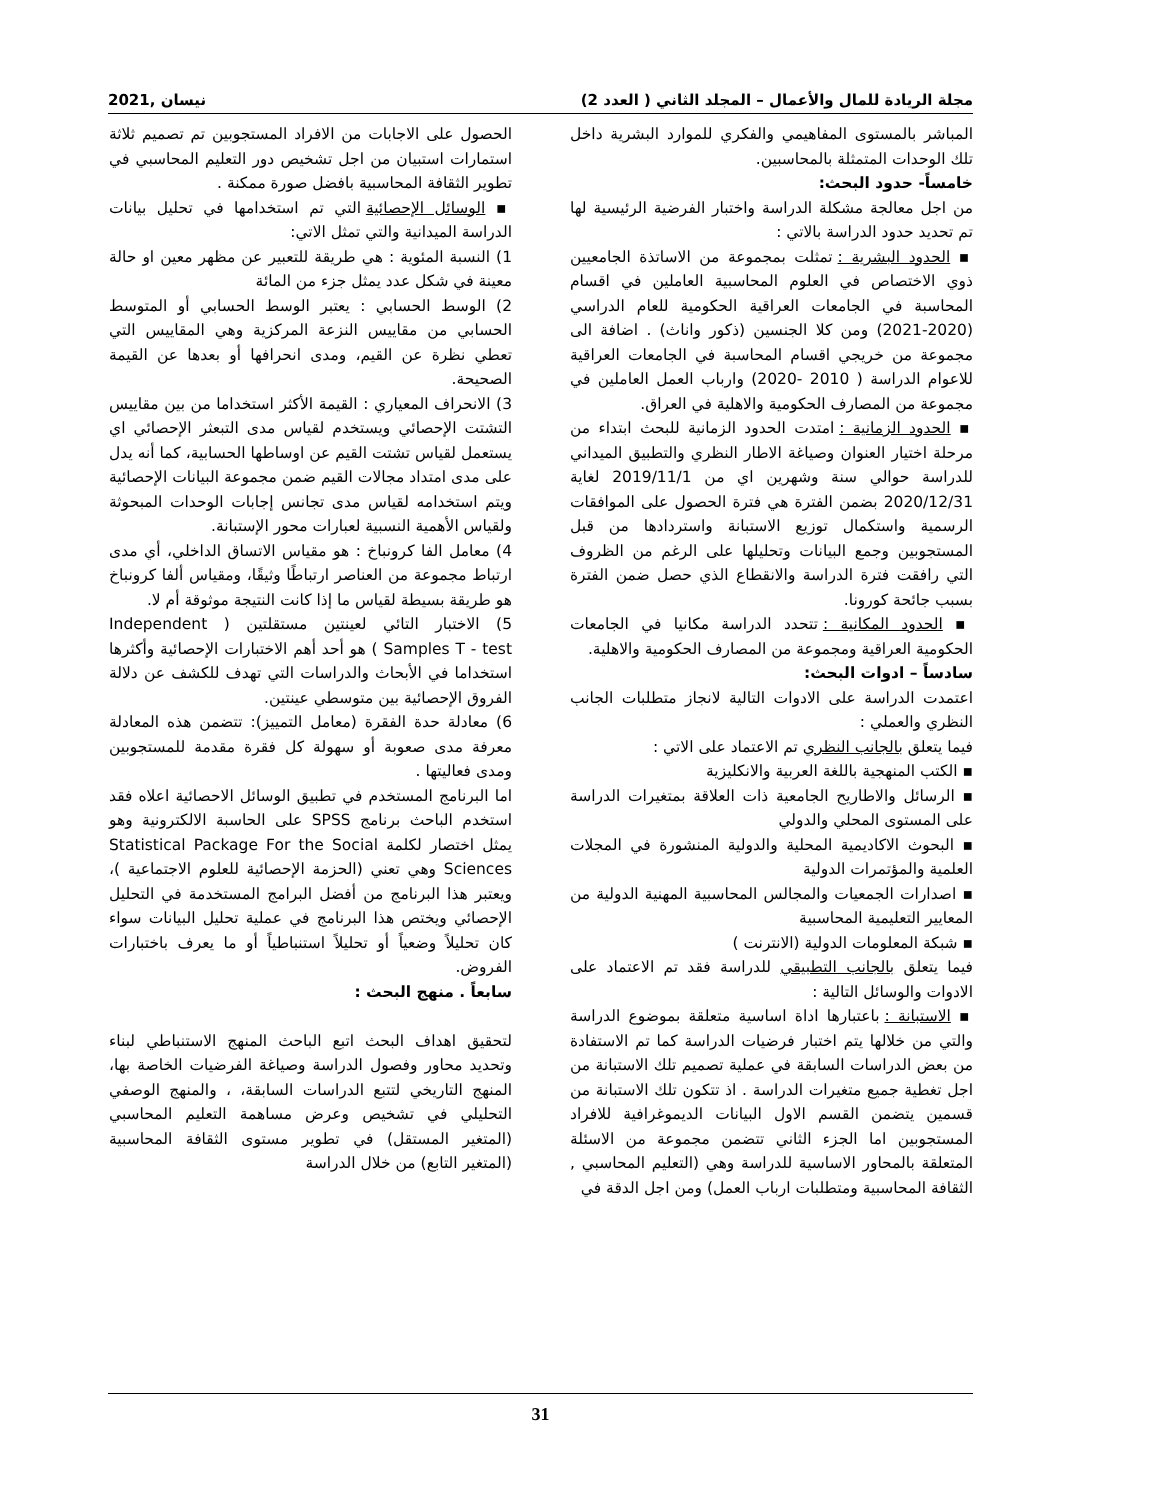مجلة الريادة للمال والأعمال – المجلد الثاني ( العدد 2) نيسان ,2021
المباشر بالمستوى المفاهيمي والفكري للموارد البشرية داخل تلك الوحدات المتمثلة بالمحاسبين.
خامساً- حدود البحث:
من اجل معالجة مشكلة الدراسة واختبار الفرضية الرئيسية لها تم تحديد حدود الدراسة بالاتي :
▪ الحدود البشرية : تمثلت بمجموعة من الاساتذة الجامعيين ذوي الاختصاص في العلوم المحاسبية العاملين في اقسام المحاسبة في الجامعات العراقية الحكومية للعام الدراسي (2020-2021) ومن كلا الجنسين (ذكور واناث) . اضافة الى مجموعة من خريجي اقسام المحاسبة في الجامعات العراقية للاعوام الدراسة ( 2010 -2020) وارباب العمل العاملين في مجموعة من المصارف الحكومية والاهلية في العراق.
▪ الحدود الزمانية : امتدت الحدود الزمانية للبحث ابتداء من مرحلة اختيار العنوان وصياغة الاطار النظري والتطبيق الميداني للدراسة حوالي سنة وشهرين اي من 2019/11/1 لغاية 2020/12/31 بضمن الفترة هي فترة الحصول على الموافقات الرسمية واستكمال توزيع الاستبانة واستردادها من قبل المستجوبين وجمع البيانات وتحليلها على الرغم من الظروف التي رافقت فترة الدراسة والانقطاع الذي حصل ضمن الفترة بسبب جائحة كورونا.
▪ الحدود المكانية : تتحدد الدراسة مكانيا في الجامعات الحكومية العراقية ومجموعة من المصارف الحكومية والاهلية.
سادساً – ادوات البحث:
اعتمدت الدراسة على الادوات التالية لانجاز متطلبات الجانب النظري والعملي :
فيما يتعلق بالجانب النظري تم الاعتماد على الاتي :
▪ الكتب المنهجية باللغة العربية والانكليزية
▪ الرسائل والاطاريح الجامعية ذات العلاقة بمتغيرات الدراسة على المستوى المحلي والدولي
▪ البحوث الاكاديمية المحلية والدولية المنشورة في المجلات العلمية والمؤتمرات الدولية
▪ اصدارات الجمعيات والمجالس المحاسبية المهنية الدولية من المعايير التعليمية المحاسبية
▪ شبكة المعلومات الدولية (الانترنت )
فيما يتعلق بالجانب التطبيقي للدراسة فقد تم الاعتماد على الادوات والوسائل التالية :
▪ الاستبانة : باعتبارها اداة اساسية متعلقة بموضوع الدراسة والتي من خلالها يتم اختبار فرضيات الدراسة كما تم الاستفادة من بعض الدراسات السابقة في عملية تصميم تلك الاستبانة من اجل تغطية جميع متغيرات الدراسة . اذ تتكون تلك الاستبانة من قسمين يتضمن القسم الاول البيانات الديموغرافية للافراد المستجوبين اما الجزء الثاني تتضمن مجموعة من الاسئلة المتعلقة بالمحاور الاساسية للدراسة وهي (التعليم المحاسبي , الثقافة المحاسبية ومتطلبات ارباب العمل) ومن اجل الدقة في
الحصول على الاجابات من الافراد المستجوبين تم تصميم ثلاثة استمارات استبيان من اجل تشخيص دور التعليم المحاسبي في تطوير الثقافة المحاسبية بافضل صورة ممكنة .
▪ الوسائل الإحصائية التي تم استخدامها في تحليل بيانات الدراسة الميدانية والتي تمثل الاتي:
1) النسبة المئوية : هي طريقة للتعبير عن مظهر معين او حالة معينة في شكل عدد يمثل جزء من المائة
2) الوسط الحسابي : يعتبر الوسط الحسابي أو المتوسط الحسابي من مقاييس النزعة المركزية وهي المقاييس التي تعطي نظرة عن القيم، ومدى انحرافها أو بعدها عن القيمة الصحيحة.
3) الانحراف المعياري : القيمة الأكثر استخداما من بين مقاييس التشتت الإحصائي ويستخدم لقياس مدى التبعثر الإحصائي اي يستعمل لقياس تشتت القيم عن اوساطها الحسابية، كما أنه يدل على مدى امتداد مجالات القيم ضمن مجموعة البيانات الإحصائية ويتم استخدامه لقياس مدى تجانس إجابات الوحدات المبحوثة ولقياس الأهمية النسبية لعبارات محور الإستبانة.
4) معامل الفا كرونباخ : هو مقياس الاتساق الداخلي، أي مدى ارتباط مجموعة من العناصر ارتباطًا وثيقًا، ومقياس ألفا كرونباخ هو طريقة بسيطة لقياس ما إذا كانت النتيجة موثوقة أم لا.
5) الاختبار التائي لعينتين مستقلتين ( Independent Samples T - test ) هو أحد أهم الاختبارات الإحصائية وأكثرها استخداما في الأبحاث والدراسات التي تهدف للكشف عن دلالة الفروق الإحصائية بين متوسطي عينتين.
6) معادلة حدة الفقرة (معامل التمييز): تتضمن هذه المعادلة معرفة مدى صعوبة أو سهولة كل فقرة مقدمة للمستجوبين ومدى فعاليتها .
اما البرنامج المستخدم في تطبيق الوسائل الاحصائية اعلاه فقد استخدم الباحث برنامج SPSS على الحاسبة الالكترونية وهو يمثل اختصار لكلمة Statistical Package For the Social Sciences وهي تعني (الحزمة الإحصائية للعلوم الاجتماعية )، ويعتبر هذا البرنامج من أفضل البرامج المستخدمة في التحليل الإحصائي ويختص هذا البرنامج في عملية تحليل البيانات سواء كان تحليلاً وضعياً أو تحليلاً استنباطياً أو ما يعرف باختبارات الفروض.
سابعاً . منهج البحث :
لتحقيق اهداف البحث اتبع الباحث المنهج الاستنباطي لبناء وتحديد محاور وفصول الدراسة وصياغة الفرضيات الخاصة بها، المنهج التاريخي لتتبع الدراسات السابقة، ، والمنهج الوصفي التحليلي في تشخيص وعرض مساهمة التعليم المحاسبي (المتغير المستقل) في تطوير مستوى الثقافة المحاسبية (المتغير التابع) من خلال الدراسة
31